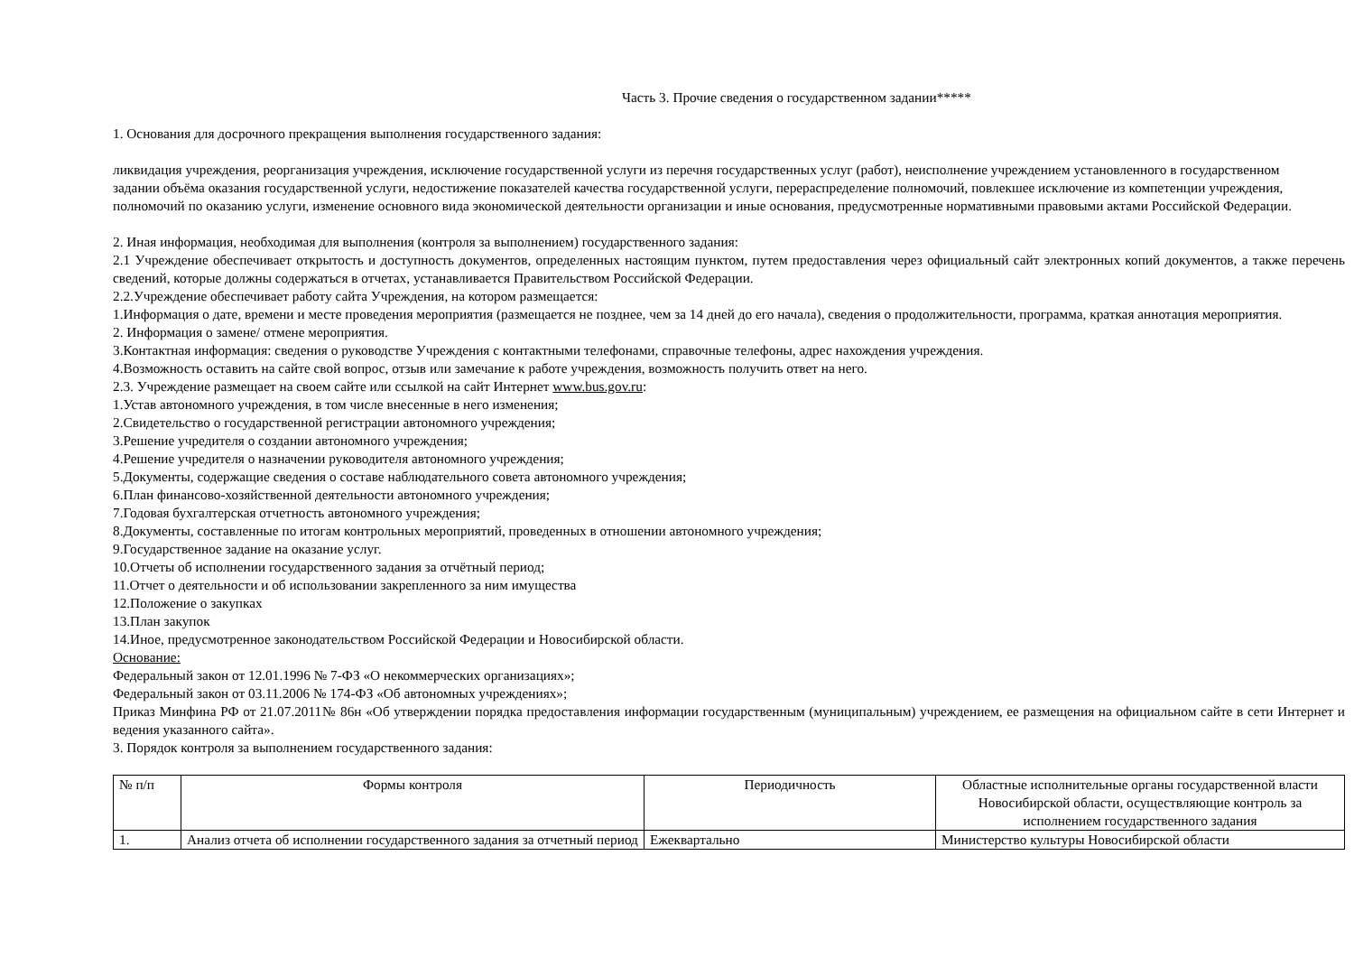Часть 3. Прочие сведения о государственном задании*****
1. Основания для досрочного прекращения выполнения государственного задания:
ликвидация учреждения, реорганизация учреждения, исключение государственной услуги из перечня государственных услуг (работ), неисполнение учреждением установленного в государственном задании объёма оказания государственной услуги, недостижение показателей качества государственной услуги, перераспределение полномочий, повлекшее исключение из компетенции учреждения, полномочий по оказанию услуги, изменение основного вида экономической деятельности организации и иные основания, предусмотренные нормативными правовыми актами Российской Федерации.
2. Иная информация, необходимая для выполнения (контроля за выполнением) государственного задания:
2.1 Учреждение обеспечивает открытость и доступность документов, определенных настоящим пунктом, путем предоставления через официальный сайт электронных копий документов, а также перечень сведений, которые должны содержаться в отчетах, устанавливается Правительством Российской Федерации.
2.2.Учреждение обеспечивает работу сайта Учреждения, на котором размещается:
1.Информация о дате, времени и месте проведения мероприятия (размещается не позднее, чем за 14 дней до его начала), сведения о продолжительности, программа, краткая аннотация мероприятия.
2. Информация о замене/ отмене мероприятия.
3.Контактная информация: сведения о руководстве Учреждения с контактными телефонами, справочные телефоны, адрес нахождения учреждения.
4.Возможность оставить на сайте свой вопрос, отзыв или замечание к работе учреждения, возможность получить ответ на него.
2.3. Учреждение размещает на своем сайте или ссылкой на сайт Интернет www.bus.gov.ru:
1.Устав автономного учреждения, в том числе внесенные в него изменения;
2.Свидетельство о государственной регистрации автономного учреждения;
3.Решение учредителя о создании автономного учреждения;
4.Решение учредителя о назначении руководителя автономного учреждения;
5.Документы, содержащие сведения о составе наблюдательного совета автономного учреждения;
6.План финансово-хозяйственной деятельности автономного учреждения;
7.Годовая бухгалтерская отчетность автономного учреждения;
8.Документы, составленные по итогам контрольных мероприятий, проведенных в отношении автономного учреждения;
9.Государственное задание на оказание услуг.
10.Отчеты об исполнении государственного задания за отчётный период;
11.Отчет о деятельности и об использовании закрепленного за ним имущества
12.Положение о закупках
13.План закупок
14.Иное, предусмотренное законодательством Российской Федерации и Новосибирской области.
Основание:
Федеральный закон от 12.01.1996 № 7-ФЗ «О некоммерческих организациях»;
Федеральный закон от 03.11.2006 № 174-ФЗ «Об автономных учреждениях»;
Приказ Минфина РФ от 21.07.2011№ 86н «Об утверждении порядка предоставления информации государственным (муниципальным) учреждением, ее размещения на официальном сайте в сети Интернет и ведения указанного сайта».
3. Порядок контроля за выполнением государственного задания:
| № п/п | Формы контроля | Периодичность | Областные исполнительные органы государственной власти Новосибирской области, осуществляющие контроль за исполнением государственного задания |
| 1. | Анализ отчета об исполнении государственного задания за отчетный период | Ежеквартально | Министерство культуры Новосибирской области |